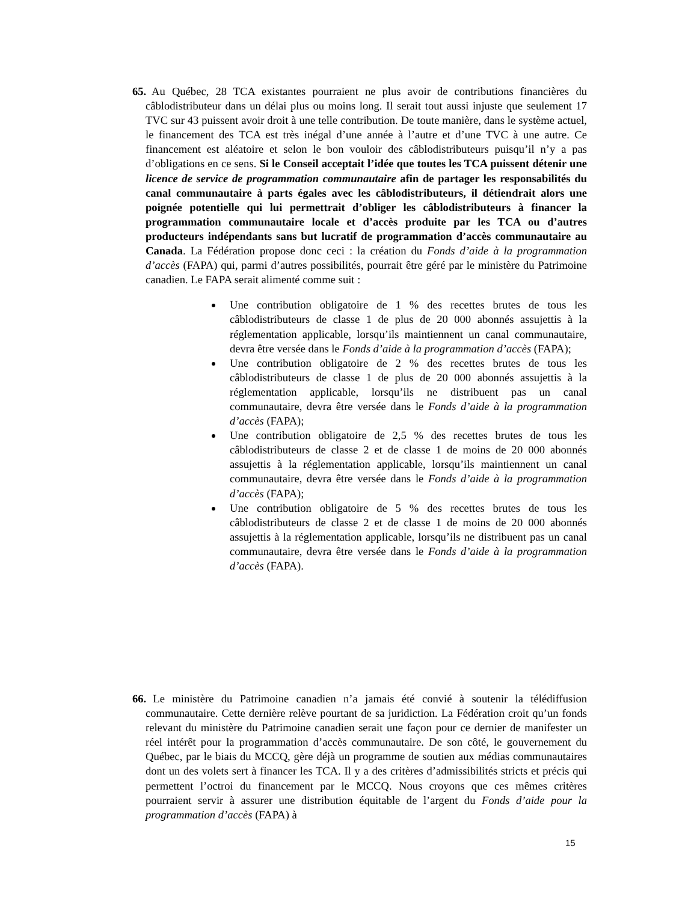65. Au Québec, 28 TCA existantes pourraient ne plus avoir de contributions financières du câblodistributeur dans un délai plus ou moins long. Il serait tout aussi injuste que seulement 17 TVC sur 43 puissent avoir droit à une telle contribution. De toute manière, dans le système actuel, le financement des TCA est très inégal d’une année à l’autre et d’une TVC à une autre. Ce financement est aléatoire et selon le bon vouloir des câblodistributeurs puisqu’il n’y a pas d’obligations en ce sens. Si le Conseil acceptait l’idée que toutes les TCA puissent détenir une licence de service de programmation communautaire afin de partager les responsabilités du canal communautaire à parts égales avec les câblodistributeurs, il détiendrait alors une poignée potentielle qui lui permettrait d’obliger les câblodistributeurs à financer la programmation communautaire locale et d’accès produite par les TCA ou d’autres producteurs indépendants sans but lucratif de programmation d’accès communautaire au Canada. La Fédération propose donc ceci : la création du Fonds d’aide à la programmation d’accès (FAPA) qui, parmi d’autres possibilités, pourrait être géré par le ministère du Patrimoine canadien. Le FAPA serait alimenté comme suit :
Une contribution obligatoire de 1 % des recettes brutes de tous les câblodistributeurs de classe 1 de plus de 20 000 abonnés assujettis à la réglementation applicable, lorsqu’ils maintiennent un canal communautaire, devra être versée dans le Fonds d’aide à la programmation d’accès (FAPA);
Une contribution obligatoire de 2 % des recettes brutes de tous les câblodistributeurs de classe 1 de plus de 20 000 abonnés assujettis à la réglementation applicable, lorsqu’ils ne distribuent pas un canal communautaire, devra être versée dans le Fonds d’aide à la programmation d’accès (FAPA);
Une contribution obligatoire de 2,5 % des recettes brutes de tous les câblodistributeurs de classe 2 et de classe 1 de moins de 20 000 abonnés assujettis à la réglementation applicable, lorsqu’ils maintiennent un canal communautaire, devra être versée dans le Fonds d’aide à la programmation d’accès (FAPA);
Une contribution obligatoire de 5 % des recettes brutes de tous les câblodistributeurs de classe 2 et de classe 1 de moins de 20 000 abonnés assujettis à la réglementation applicable, lorsqu’ils ne distribuent pas un canal communautaire, devra être versée dans le Fonds d’aide à la programmation d’accès (FAPA).
66. Le ministère du Patrimoine canadien n’a jamais été convié à soutenir la télédiffusion communautaire. Cette dernière relève pourtant de sa juridiction. La Fédération croit qu’un fonds relevant du ministère du Patrimoine canadien serait une façon pour ce dernier de manifester un réel intérêt pour la programmation d’accès communautaire. De son côté, le gouvernement du Québec, par le biais du MCCQ, gère déjà un programme de soutien aux médias communautaires dont un des volets sert à financer les TCA. Il y a des critères d’admissibilités stricts et précis qui permettent l’octroi du financement par le MCCQ. Nous croyons que ces mêmes critères pourraient servir à assurer une distribution équitable de l’argent du Fonds d’aide pour la programmation d’accès (FAPA) à
15